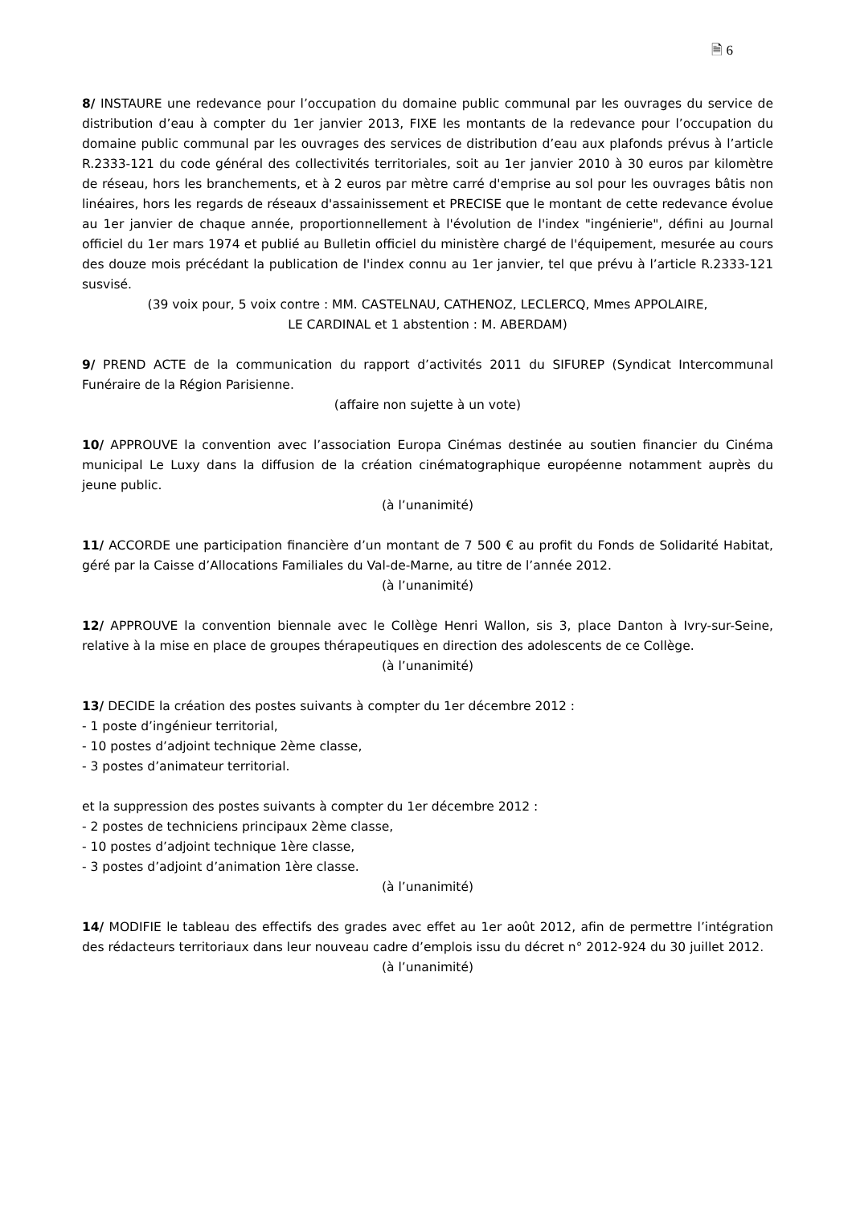🗎 6
8/ INSTAURE une redevance pour l’occupation du domaine public communal par les ouvrages du service de distribution d’eau à compter du 1er janvier 2013, FIXE les montants de la redevance pour l’occupation du domaine public communal par les ouvrages des services de distribution d’eau aux plafonds prévus à l’article R.2333-121 du code général des collectivités territoriales, soit au 1er janvier 2010 à 30 euros par kilomètre de réseau, hors les branchements, et à 2 euros par mètre carré d'emprise au sol pour les ouvrages bâtis non linéaires, hors les regards de réseaux d'assainissement et PRECISE que le montant de cette redevance évolue au 1er janvier de chaque année, proportionnellement à l'évolution de l'index "ingénierie", défini au Journal officiel du 1er mars 1974 et publié au Bulletin officiel du ministère chargé de l'équipement, mesurée au cours des douze mois précédant la publication de l'index connu au 1er janvier, tel que prévu à l’article R.2333-121 susvisé.
(39 voix pour, 5 voix contre : MM. CASTELNAU, CATHENOZ, LECLERCQ, Mmes APPOLAIRE,
LE CARDINAL et 1 abstention : M. ABERDAM)
9/ PREND ACTE de la communication du rapport d’activités 2011 du SIFUREP (Syndicat Intercommunal Funéraire de la Région Parisienne.
(affaire non sujette à un vote)
10/ APPROUVE la convention avec l’association Europa Cinémas destinée au soutien financier du Cinéma municipal Le Luxy dans la diffusion de la création cinématographique européenne notamment auprès du jeune public.
(à l’unanimité)
11/ ACCORDE une participation financière d’un montant de 7 500 € au profit du Fonds de Solidarité Habitat, géré par la Caisse d’Allocations Familiales du Val-de-Marne, au titre de l’année 2012.
(à l’unanimité)
12/ APPROUVE la convention biennale avec le Collège Henri Wallon, sis 3, place Danton à Ivry-sur-Seine, relative à la mise en place de groupes thérapeutiques en direction des adolescents de ce Collège.
(à l’unanimité)
13/ DECIDE la création des postes suivants à compter du 1er décembre 2012 :
- 1 poste d’ingénieur territorial,
- 10 postes d’adjoint technique 2ème classe,
- 3 postes d’animateur territorial.
et la suppression des postes suivants à compter du 1er décembre 2012 :
- 2 postes de techniciens principaux 2ème classe,
- 10 postes d’adjoint technique 1ère classe,
- 3 postes d’adjoint d’animation 1ère classe.
(à l’unanimité)
14/ MODIFIE le tableau des effectifs des grades avec effet au 1er août 2012, afin de permettre l’intégration des rédacteurs territoriaux dans leur nouveau cadre d’emplois issu du décret n° 2012-924 du 30 juillet 2012.
(à l’unanimité)